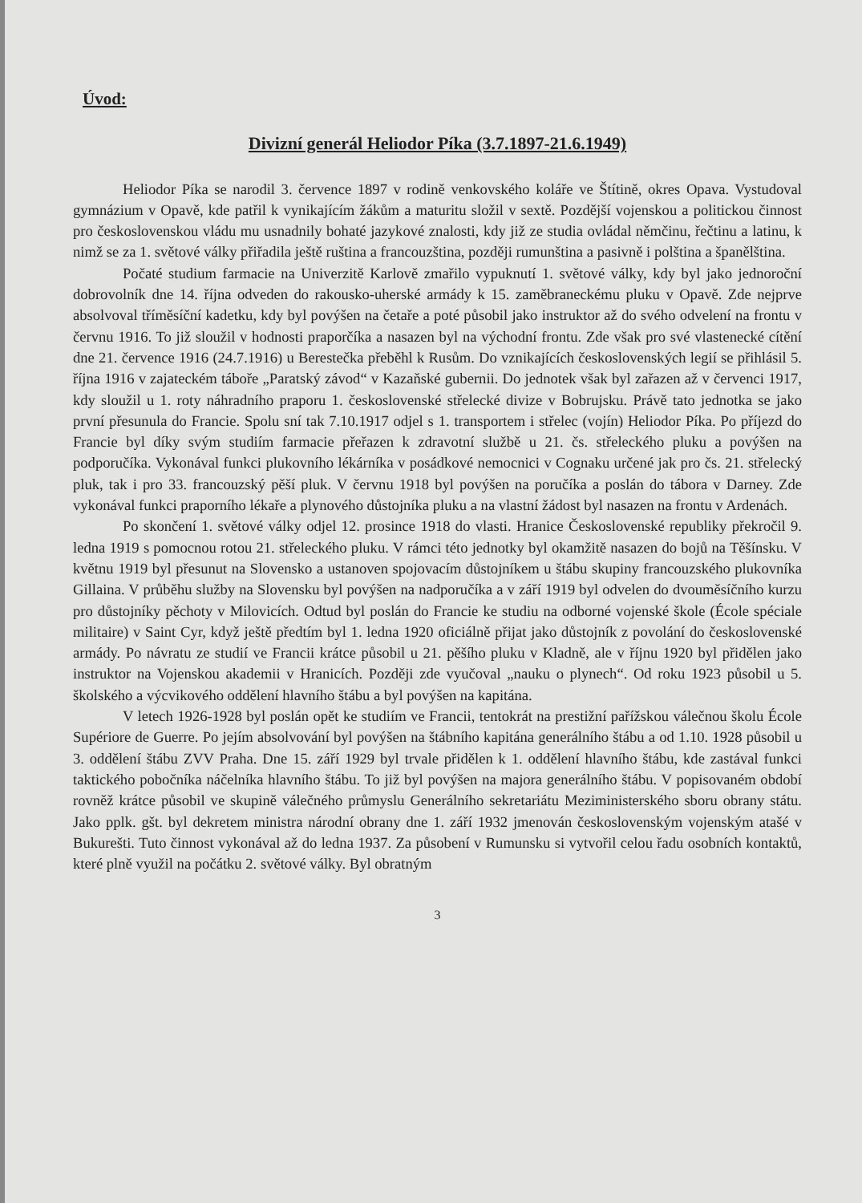Úvod:
Divizní generál Heliodor Píka (3.7.1897-21.6.1949)
Heliodor Píka se narodil 3. července 1897 v rodině venkovského koláře ve Štítině, okres Opava. Vystudoval gymnázium v Opavě, kde patřil k vynikajícím žákům a maturitu složil v sextě. Pozdější vojenskou a politickou činnost pro československou vládu mu usnadnily bohaté jazykové znalosti, kdy již ze studia ovládal němčinu, řečtinu a latinu, k nimž se za 1. světové války přiřadila ještě ruština a francouzština, později rumunština a pasivně i polština a španělština.
Počaté studium farmacie na Univerzitě Karlově zmařilo vypuknutí 1. světové války, kdy byl jako jednoroční dobrovolník dne 14. října odveden do rakousko-uherské armády k 15. zaměbraneckému pluku v Opavě. Zde nejprve absolvoval tříměsíční kadetku, kdy byl povýšen na četaře a poté působil jako instruktor až do svého odvelení na frontu v červnu 1916. To již sloužil v hodnosti praporčíka a nasazen byl na východní frontu. Zde však pro své vlastenecké cítění dne 21. července 1916 (24.7.1916) u Berestečka přeběhl k Rusům. Do vznikajících československých legií se přihlásil 5. října 1916 v zajateckém táboře „Paratský závod“ v Kazaňské gubernii. Do jednotek však byl zařazen až v červenci 1917, kdy sloužil u 1. roty náhradního praporu 1. československé střelecké divize v Bobrujsku. Právě tato jednotka se jako první přesunula do Francie. Spolu sní tak 7.10.1917 odjel s 1. transportem i střelec (vojín) Heliodor Píka. Po příjezd do Francie byl díky svým studiím farmacie přeřazen k zdravotní službě u 21. čs. střeleckého pluku a povýšen na podporučíka. Vykonával funkci plukovního lékárníka v posádkové nemocnici v Cognaku určené jak pro čs. 21. střelecký pluk, tak i pro 33. francouzský pěší pluk. V červnu 1918 byl povýšen na poručíka a poslán do tábora v Darney. Zde vykonával funkci praporního lékaře a plynového důstojníka pluku a na vlastní žádost byl nasazen na frontu v Ardenách.
Po skončení 1. světové války odjel 12. prosince 1918 do vlasti. Hranice Československé republiky překročil 9. ledna 1919 s pomocnou rotou 21. střeleckého pluku. V rámci této jednotky byl okamžitě nasazen do bojů na Těšínsku. V květnu 1919 byl přesunut na Slovensko a ustanoven spojovacím důstojníkem u štábu skupiny francouzského plukovníka Gillaina. V průběhu služby na Slovensku byl povýšen na nadporučíka a v září 1919 byl odvelen do dvouměsíčního kurzu pro důstojníky pěchoty v Milovicích. Odtud byl poslán do Francie ke studiu na odborné vojenské škole (École spéciale militaire) v Saint Cyr, když ještě předtím byl 1. ledna 1920 oficiálně přijat jako důstojník z povolání do československé armády. Po návratu ze studií ve Francii krátce působil u 21. pěšího pluku v Kladně, ale v říjnu 1920 byl přidělen jako instruktor na Vojenskou akademii v Hranicích. Později zde vyučoval „nauku o plynech“. Od roku 1923 působil u 5. školského a výcvikového oddělení hlavního štábu a byl povýšen na kapitána.
V letech 1926-1928 byl poslán opět ke studiím ve Francii, tentokrát na prestižní pařížskou válečnou školu École Supériore de Guerre. Po jejím absolvování byl povýšen na štábního kapitána generálního štábu a od 1.10. 1928 působil u 3. oddělení štábu ZVV Praha. Dne 15. září 1929 byl trvale přidělen k 1. oddělení hlavního štábu, kde zastával funkci taktického pobočníka náčelníka hlavního štábu. To již byl povýšen na majora generálního štábu. V popisovaném období rovněž krátce působil ve skupině válečného průmyslu Generálního sekretariátu Meziministerského sboru obrany státu. Jako pplk. gšt. byl dekretem ministra národní obrany dne 1. září 1932 jmenován československým vojenským atašé v Bukurešti. Tuto činnost vykonával až do ledna 1937. Za působení v Rumunsku si vytvořil celou řadu osobních kontaktů, které plně využil na počátku 2. světové války. Byl obratným
3